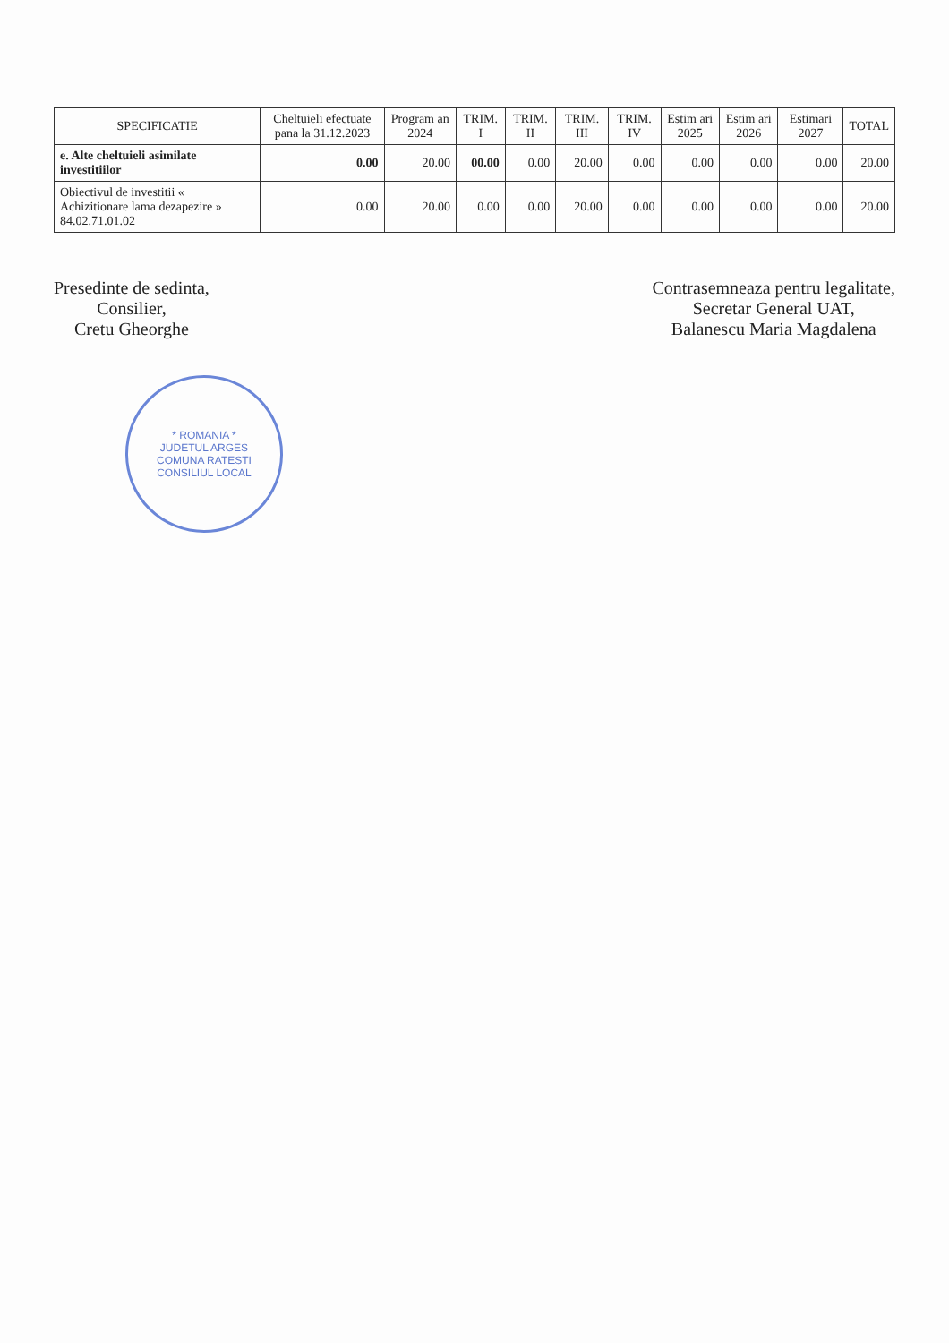| SPECIFICATIE | Cheltuieli efectuate pana la 31.12.2023 | Program an 2024 | TRIM. I | TRIM. II | TRIM. III | TRIM. IV | Estim ari 2025 | Estim ari 2026 | Estimari 2027 | TOTAL |
| --- | --- | --- | --- | --- | --- | --- | --- | --- | --- | --- |
| e. Alte cheltuieli asimilate investitiilor | 0.00 | 20.00 | 00.00 | 0.00 | 20.00 | 0.00 | 0.00 | 0.00 | 0.00 | 20.00 |
| Obiectivul de investitii « Achizitionare lama dezapezire » 84.02.71.01.02 | 0.00 | 20.00 | 0.00 | 0.00 | 20.00 | 0.00 | 0.00 | 0.00 | 0.00 | 20.00 |
Presedinte de sedinta,
Consilier,
Cretu Gheorghe
Contrasemneaza pentru legalitate,
Secretar General UAT,
Balanescu Maria Magdalena
* ROMANIA *
JUDETUL ARGES
COMUNA RATESTI
CONSILIUL LOCAL